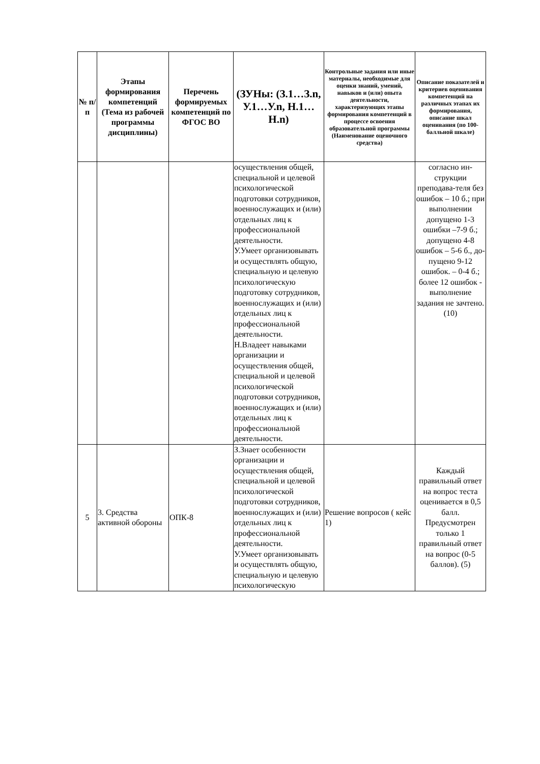| № п/п | Этапы формирования компетенций (Тема из рабочей программы дисциплины) | Перечень формируемых компетенций по ФГОС ВО | (ЗУНы: (З.1…З.n, У.1…У.n, Н.1…Н.n) | Контрольные задания или иные материалы, необходимые для оценки знаний, умений, навыков и (или) опыта деятельности, характеризующих этапы формирования компетенций в процессе освоения образовательной программы (Наименование оценочного средства) | Описание показателей и критериев оценивания компетенций на различных этапах их формирования, описание шкал оценивания (по 100-балльной шкале) |
| --- | --- | --- | --- | --- | --- |
| | | | осуществления общей, специальной и целевой психологической подготовки сотрудников, военнослужащих и (или) отдельных лиц к профессиональной деятельности. У.Умеет организовывать и осуществлять общую, специальную и целевую психологическую подготовку сотрудников, военнослужащих и (или) отдельных лиц к профессиональной деятельности. Н.Владеет навыками организации и осуществления общей, специальной и целевой психологической подготовки сотрудников, военнослужащих и (или) отдельных лиц к профессиональной деятельности. | | согласно ин-струкции преподава-теля без ошибок – 10 б.; при выполнении допущено 1-3 ошибки –7-9 б.; допущено 4-8 ошибок – 5-6 б., до-пущено 9-12 ошибок. – 0-4 б.; более 12 ошибок - выполнение задания не зачтено. (10) |
| 5 | 3. Средства активной обороны | ОПК-8 | З.Знает особенности организации и осуществления общей, специальной и целевой психологической подготовки сотрудников, военнослужащих и (или) отдельных лиц к профессиональной деятельности. У.Умеет организовывать и осуществлять общую, специальную и целевую психологическую | Решение вопросов ( кейс 1) | Каждый правильный ответ на вопрос теста оценивается в 0,5 балл. Предусмотрен только 1 правильный ответ на вопрос (0-5 баллов). (5) |